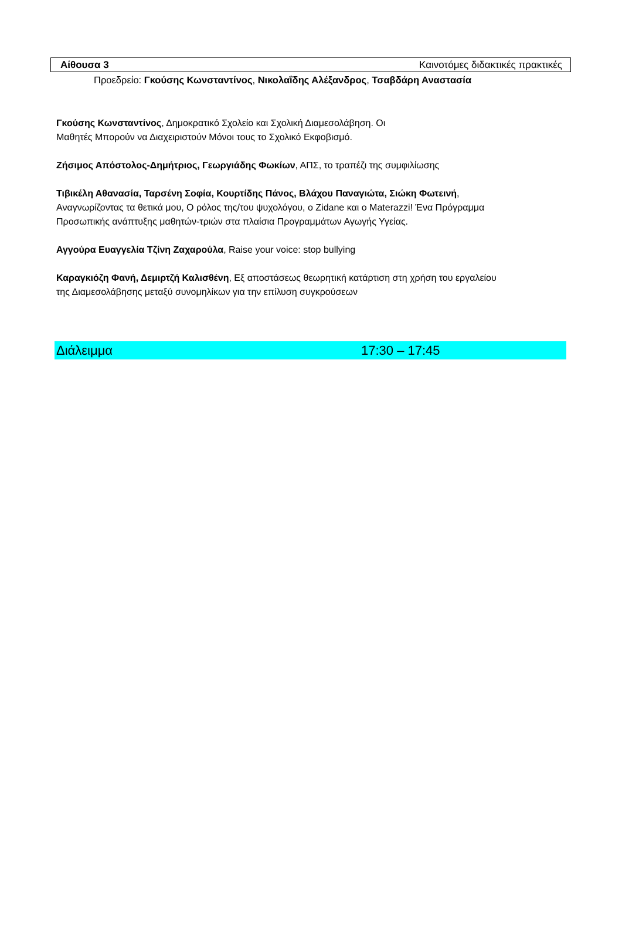Αίθουσα 3 Καινοτόμες διδακτικές πρακτικές
Προεδρείο: Γκούσης Κωνσταντίνος, Νικολαΐδης Αλέξανδρος, Τσαβδάρη Αναστασία
Γκούσης Κωνσταντίνος, Δημοκρατικό Σχολείο και Σχολική Διαμεσολάβηση. Οι
Μαθητές Μπορούν να Διαχειριστούν Μόνοι τους το Σχολικό Εκφοβισμό.
Ζήσιμος Απόστολος-Δημήτριος, Γεωργιάδης Φωκίων, ΑΠΣ, το τραπέζι της συμφιλίωσης
Τιβικέλη Αθανασία, Ταρσένη Σοφία, Κουρτίδης Πάνος, Βλάχου Παναγιώτα, Σιώκη Φωτεινή,
Αναγνωρίζοντας τα θετικά μου, Ο ρόλος της/του ψυχολόγου, ο Zidane και ο Materazzi! Ένα Πρόγραμμα
Προσωπικής ανάπτυξης μαθητών-τριών στα πλαίσια Προγραμμάτων Αγωγής Υγείας.
Αγγούρα Ευαγγελία Τζίνη Ζαχαρούλα, Raise your voice: stop bullying
Καραγκιόζη Φανή, Δεμιρτζή Καλισθένη, Εξ αποστάσεως θεωρητική κατάρτιση στη χρήση του εργαλείου
της Διαμεσολάβησης μεταξύ συνομηλίκων για την επίλυση συγκρούσεων
Διάλειμμα 17:30 – 17:45